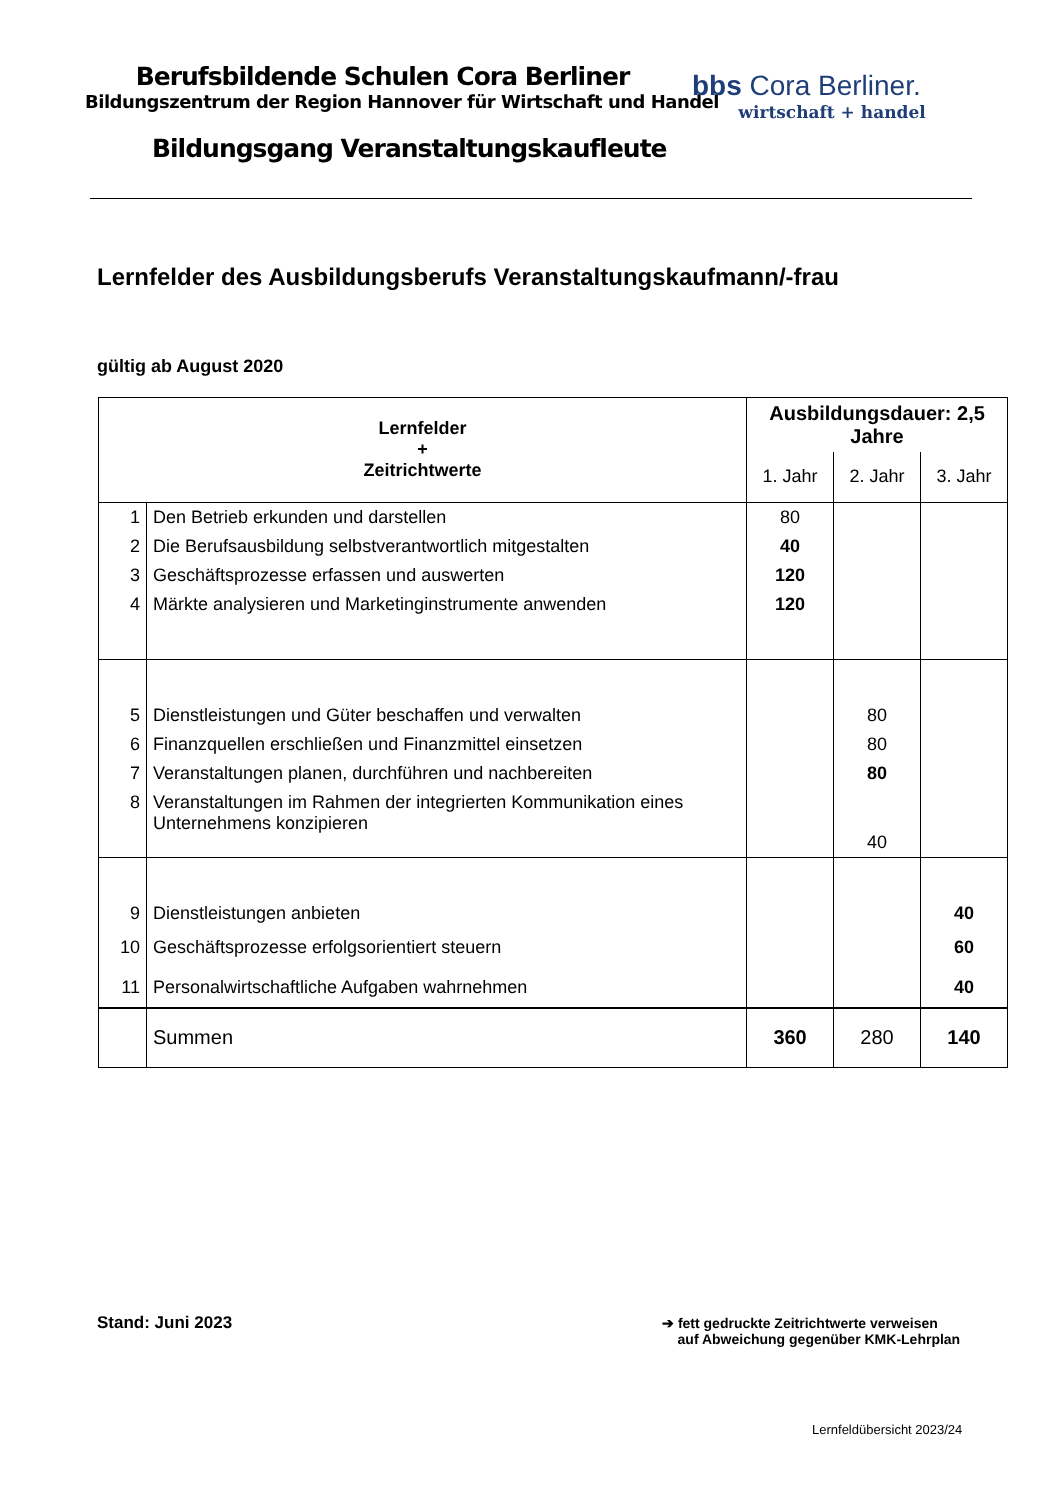Berufsbildende Schulen Cora Berliner
Bildungszentrum der Region Hannover für Wirtschaft und Handel
Bildungsgang Veranstaltungskaufleute
bbs Cora Berliner.
wirtschaft + handel
Lernfelder des Ausbildungsberufs Veranstaltungskaufmann/-frau
gültig ab August 2020
| Lernfelder + Zeitrichtwerte | | Ausbildungsdauer: 2,5 Jahre | | |
| --- | --- | --- | --- | --- |
| | | 1. Jahr | 2. Jahr | 3. Jahr |
| 1 | Den Betrieb erkunden und darstellen | 80 | | |
| 2 | Die Berufsausbildung selbstverantwortlich mitgestalten | 40 | | |
| 3 | Geschäftsprozesse erfassen und auswerten | 120 | | |
| 4 | Märkte analysieren und Marketinginstrumente anwenden | 120 | | |
| 5 | Dienstleistungen und Güter beschaffen und verwalten | | 80 | |
| 6 | Finanzquellen erschließen und Finanzmittel einsetzen | | 80 | |
| 7 | Veranstaltungen planen, durchführen und nachbereiten | | 80 | |
| 8 | Veranstaltungen im Rahmen der integrierten Kommunikation eines Unternehmens konzipieren | | 40 | |
| 9 | Dienstleistungen anbieten | | | 40 |
| 10 | Geschäftsprozesse erfolgsorientiert steuern | | | 60 |
| 11 | Personalwirtschaftliche Aufgaben wahrnehmen | | | 40 |
| | Summen | 360 | 280 | 140 |
Stand: Juni 2023
➔ fett gedruckte Zeitrichtwerte verweisen
auf Abweichung gegenüber KMK-Lehrplan
Lernfeldübersicht 2023/24